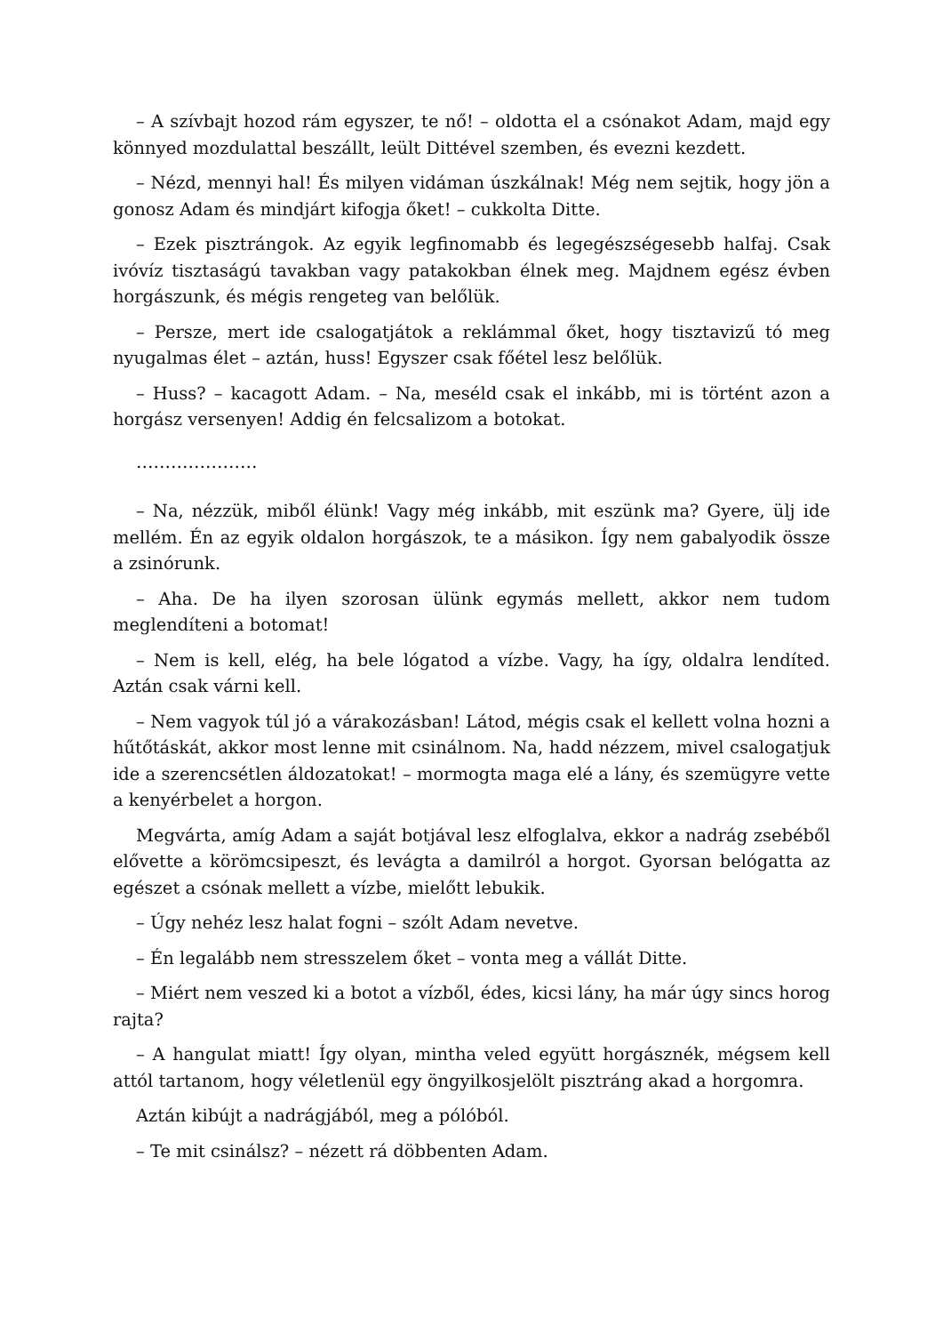– A szívbajt hozod rám egyszer, te nő! – oldotta el a csónakot Adam, majd egy könnyed mozdulattal beszállt, leült Dittével szemben, és evezni kezdett.
– Nézd, mennyi hal! És milyen vidáman úszkálnak! Még nem sejtik, hogy jön a gonosz Adam és mindjárt kifogja őket! – cukkolta Ditte.
– Ezek pisztrángok. Az egyik legfinomabb és legegészségesebb halfaj. Csak ivóvíz tisztaságú tavakban vagy patakokban élnek meg. Majdnem egész évben horgászunk, és mégis rengeteg van belőlük.
– Persze, mert ide csalogatjátok a reklámmal őket, hogy tisztavizű tó meg nyugalmas élet – aztán, huss! Egyszer csak főétel lesz belőlük.
– Huss? – kacagott Adam. – Na, meséld csak el inkább, mi is történt azon a horgász versenyen! Addig én felcsalizom a botokat.
…………………
– Na, nézzük, miből élünk! Vagy még inkább, mit eszünk ma? Gyere, ülj ide mellém. Én az egyik oldalon horgászok, te a másikon. Így nem gabalyodik össze a zsinórunk.
– Aha. De ha ilyen szorosan ülünk egymás mellett, akkor nem tudom meglendíteni a botomat!
– Nem is kell, elég, ha bele lógatod a vízbe. Vagy, ha így, oldalra lendíted. Aztán csak várni kell.
– Nem vagyok túl jó a várakozásban! Látod, mégis csak el kellett volna hozni a hűtőtáskát, akkor most lenne mit csinálnom. Na, hadd nézzem, mivel csalogatjuk ide a szerencsétlen áldozatokat! – mormogta maga elé a lány, és szemügyre vette a kenyérbelet a horgon.
Megvárta, amíg Adam a saját botjával lesz elfoglalva, ekkor a nadrág zsebéből elővette a körömcsipeszt, és levágta a damilról a horgot. Gyorsan belógatta az egészet a csónak mellett a vízbe, mielőtt lebukik.
– Úgy nehéz lesz halat fogni – szólt Adam nevetve.
– Én legalább nem stresszelem őket – vonta meg a vállát Ditte.
– Miért nem veszed ki a botot a vízből, édes, kicsi lány, ha már úgy sincs horog rajta?
– A hangulat miatt! Így olyan, mintha veled együtt horgásznék, mégsem kell attól tartanom, hogy véletlenül egy öngyilkosjelölt pisztráng akad a horgomra.
Aztán kibújt a nadrágjából, meg a pólóból.
– Te mit csinálsz? – nézett rá döbbenten Adam.